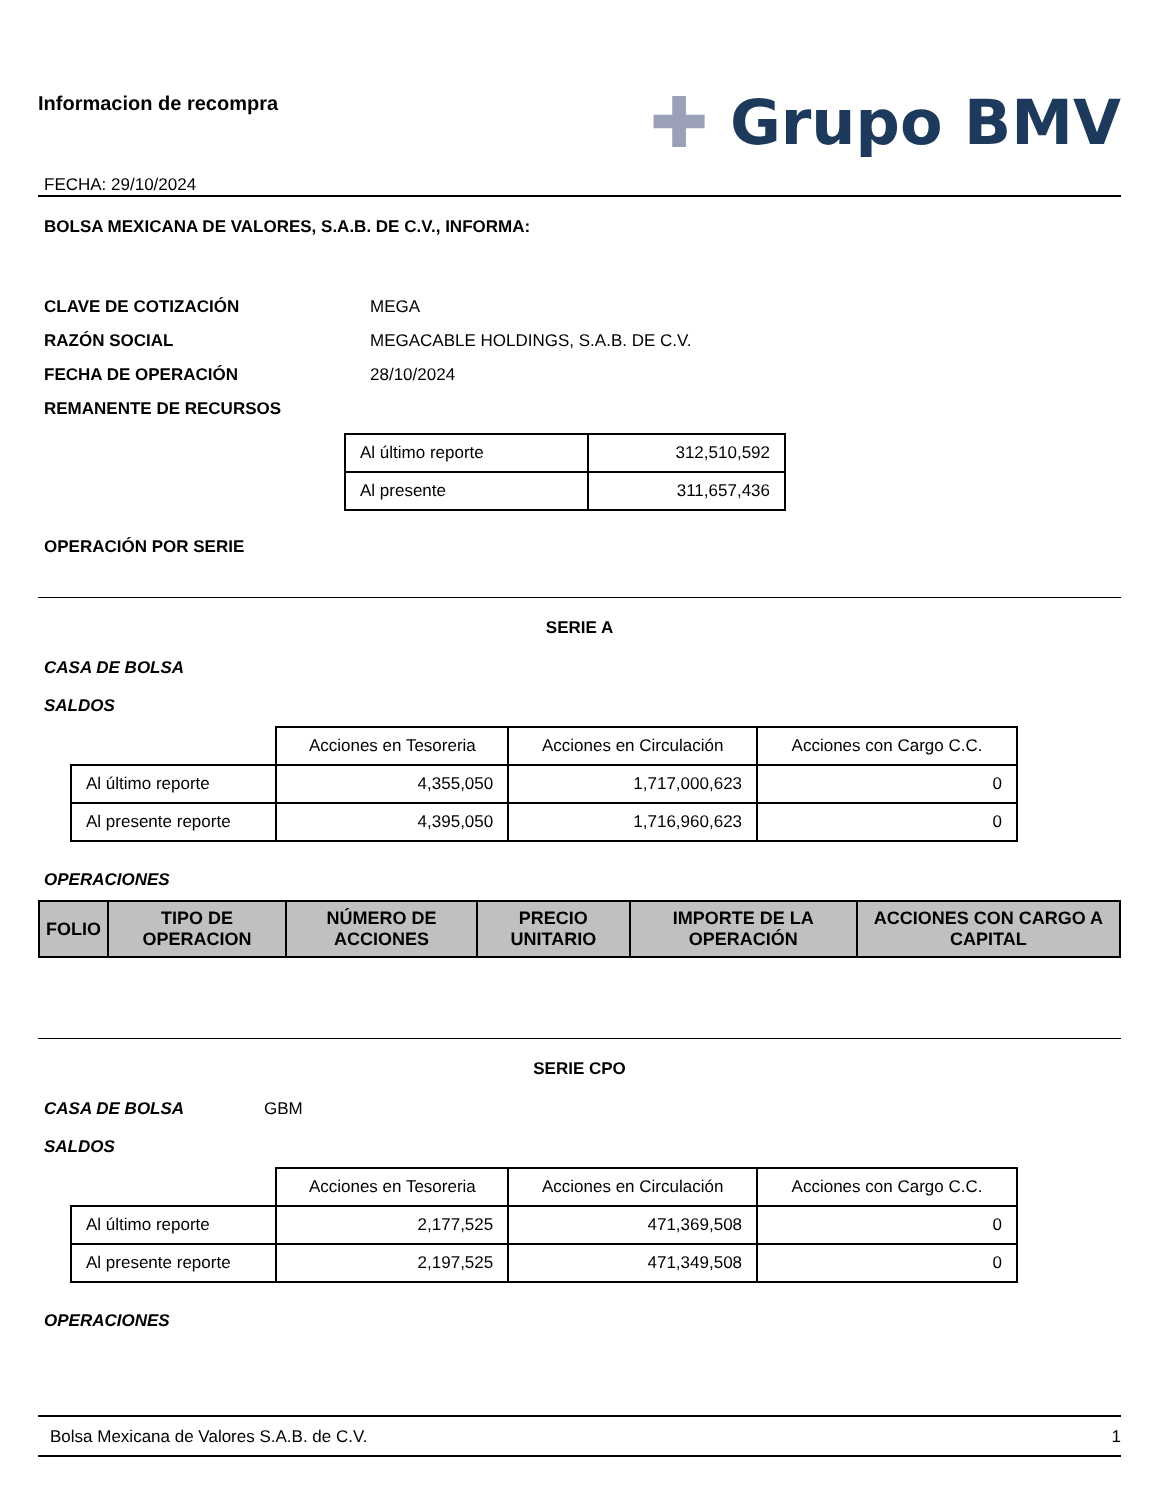Informacion de recompra
FECHA: 29/10/2024
✚ Grupo BMV
BOLSA MEXICANA DE VALORES, S.A.B. DE C.V., INFORMA:
CLAVE DE COTIZACIÓN MEGA
RAZÓN SOCIAL MEGACABLE HOLDINGS, S.A.B. DE C.V.
FECHA DE OPERACIÓN 28/10/2024
REMANENTE DE RECURSOS
| Al último reporte | 312,510,592 |
| Al presente | 311,657,436 |
OPERACIÓN POR SERIE
SERIE A
CASA DE BOLSA
SALDOS
| | Acciones en Tesoreria | Acciones en Circulación | Acciones con Cargo C.C. |
| Al último reporte | 4,355,050 | 1,717,000,623 | 0 |
| Al presente reporte | 4,395,050 | 1,716,960,623 | 0 |
OPERACIONES
| FOLIO | TIPO DE OPERACION | NÚMERO DE ACCIONES | PRECIO UNITARIO | IMPORTE DE LA OPERACIÓN | ACCIONES CON CARGO A CAPITAL |
| --- | --- | --- | --- | --- | --- |
SERIE CPO
CASA DE BOLSA GBM
SALDOS
| | Acciones en Tesoreria | Acciones en Circulación | Acciones con Cargo C.C. |
| Al último reporte | 2,177,525 | 471,369,508 | 0 |
| Al presente reporte | 2,197,525 | 471,349,508 | 0 |
OPERACIONES
Bolsa Mexicana de Valores S.A.B. de C.V. 1